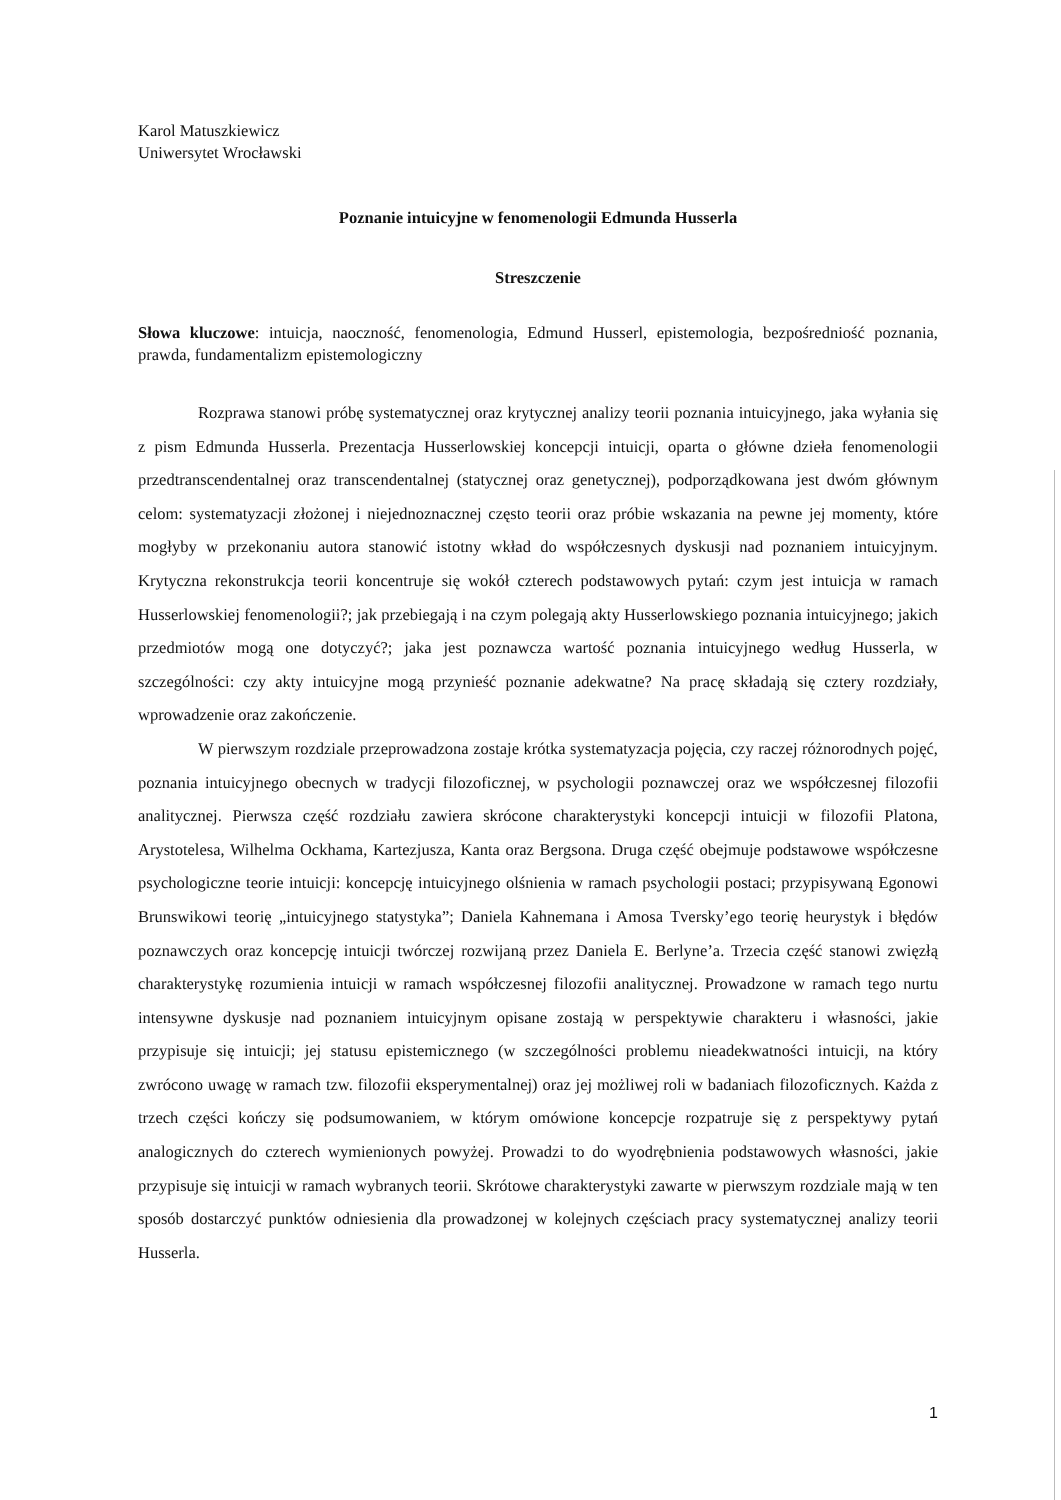Karol Matuszkiewicz
Uniwersytet Wrocławski
Poznanie intuicyjne w fenomenologii Edmunda Husserla
Streszczenie
Słowa kluczowe: intuicja, naoczność, fenomenologia, Edmund Husserl, epistemologia, bezpośredniość poznania, prawda, fundamentalizm epistemologiczny
Rozprawa stanowi próbę systematycznej oraz krytycznej analizy teorii poznania intuicyjnego, jaka wyłania się z pism Edmunda Husserla. Prezentacja Husserlowskiej koncepcji intuicji, oparta o główne dzieła fenomenologii przedtranscendentalnej oraz transcendentalnej (statycznej oraz genetycznej), podporządkowana jest dwóm głównym celom: systematyzacji złożonej i niejednoznacznej często teorii oraz próbie wskazania na pewne jej momenty, które mogłyby w przekonaniu autora stanowić istotny wkład do współczesnych dyskusji nad poznaniem intuicyjnym. Krytyczna rekonstrukcja teorii koncentruje się wokół czterech podstawowych pytań: czym jest intuicja w ramach Husserlowskiej fenomenologii?; jak przebiegają i na czym polegają akty Husserlowskiego poznania intuicyjnego; jakich przedmiotów mogą one dotyczyć?; jaka jest poznawcza wartość poznania intuicyjnego według Husserla, w szczególności: czy akty intuicyjne mogą przynieść poznanie adekwatne? Na pracę składają się cztery rozdziały, wprowadzenie oraz zakończenie.
W pierwszym rozdziale przeprowadzona zostaje krótka systematyzacja pojęcia, czy raczej różnorodnych pojęć, poznania intuicyjnego obecnych w tradycji filozoficznej, w psychologii poznawczej oraz we współczesnej filozofii analitycznej. Pierwsza część rozdziału zawiera skrócone charakterystyki koncepcji intuicji w filozofii Platona, Arystotelesa, Wilhelma Ockhama, Kartezjusza, Kanta oraz Bergsona. Druga część obejmuje podstawowe współczesne psychologiczne teorie intuicji: koncepcję intuicyjnego olśnienia w ramach psychologii postaci; przypisywaną Egonowi Brunswikowi teorię „intuicyjnego statystyka”; Daniela Kahnemana i Amosa Tversky’ego teorię heurystyk i błędów poznawczych oraz koncepcję intuicji twórczej rozwijaną przez Daniela E. Berlyne’a. Trzecia część stanowi zwięzłą charakterystykę rozumienia intuicji w ramach współczesnej filozofii analitycznej. Prowadzone w ramach tego nurtu intensywne dyskusje nad poznaniem intuicyjnym opisane zostają w perspektywie charakteru i własności, jakie przypisuje się intuicji; jej statusu epistemicznego (w szczególności problemu nieadekwatności intuicji, na który zwrócono uwagę w ramach tzw. filozofii eksperymentalnej) oraz jej możliwej roli w badaniach filozoficznych. Każda z trzech części kończy się podsumowaniem, w którym omówione koncepcje rozpatruje się z perspektywy pytań analogicznych do czterech wymienionych powyżej. Prowadzi to do wyodrębnienia podstawowych własności, jakie przypisuje się intuicji w ramach wybranych teorii. Skrótowe charakterystyki zawarte w pierwszym rozdziale mają w ten sposób dostarczyć punktów odniesienia dla prowadzonej w kolejnych częściach pracy systematycznej analizy teorii Husserla.
1